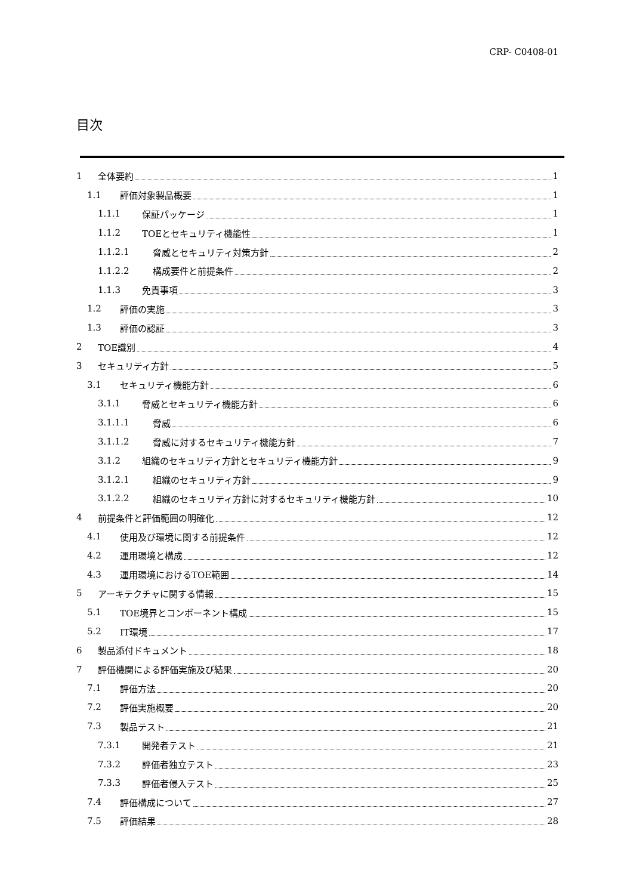CRP- C0408-01
目次
1 全体要約 1
1.1 評価対象製品概要 1
1.1.1 保証パッケージ 1
1.1.2 TOEとセキュリティ機能性 1
1.1.2.1 脅威とセキュリティ対策方針 2
1.1.2.2 構成要件と前提条件 2
1.1.3 免責事項 3
1.2 評価の実施 3
1.3 評価の認証 3
2 TOE識別 4
3 セキュリティ方針 5
3.1 セキュリティ機能方針 6
3.1.1 脅威とセキュリティ機能方針 6
3.1.1.1 脅威 6
3.1.1.2 脅威に対するセキュリティ機能方針 7
3.1.2 組織のセキュリティ方針とセキュリティ機能方針 9
3.1.2.1 組織のセキュリティ方針 9
3.1.2.2 組織のセキュリティ方針に対するセキュリティ機能方針 10
4 前提条件と評価範囲の明確化 12
4.1 使用及び環境に関する前提条件 12
4.2 運用環境と構成 12
4.3 運用環境におけるTOE範囲 14
5 アーキテクチャに関する情報 15
5.1 TOE境界とコンポーネント構成 15
5.2 IT環境 17
6 製品添付ドキュメント 18
7 評価機関による評価実施及び結果 20
7.1 評価方法 20
7.2 評価実施概要 20
7.3 製品テスト 21
7.3.1 開発者テスト 21
7.3.2 評価者独立テスト 23
7.3.3 評価者侵入テスト 25
7.4 評価構成について 27
7.5 評価結果 28